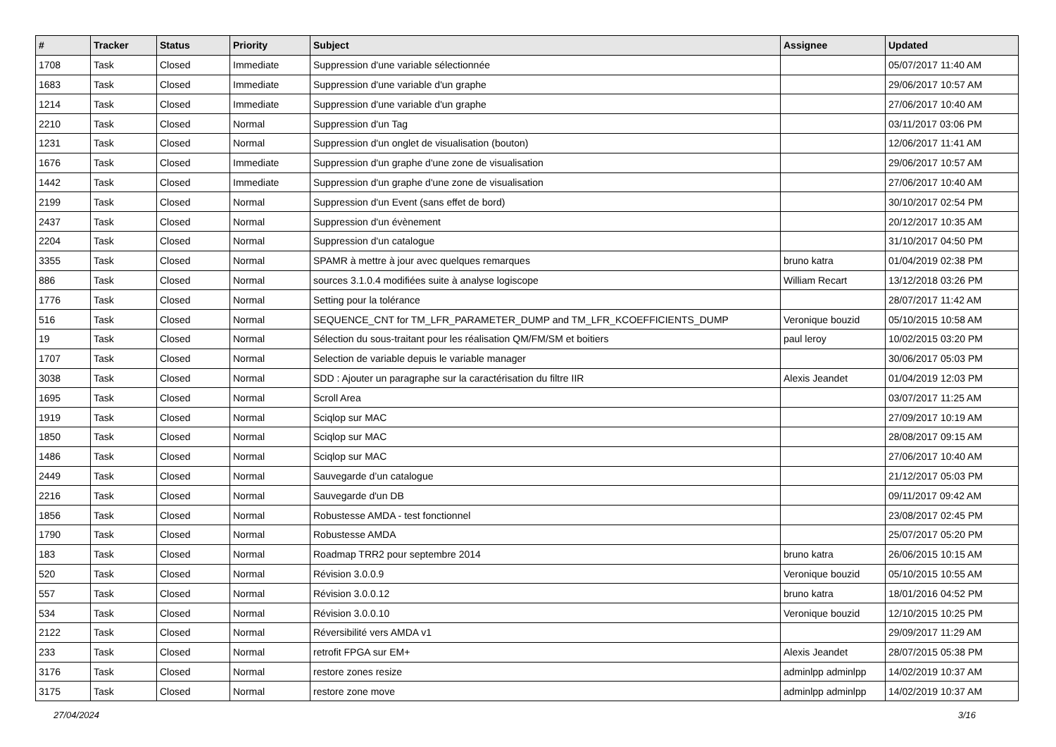| # | Tracker | Status | Priority | Subject | Assignee | Updated |
| --- | --- | --- | --- | --- | --- | --- |
| 1708 | Task | Closed | Immediate | Suppression d'une variable sélectionnée | | 05/07/2017 11:40 AM |
| 1683 | Task | Closed | Immediate | Suppression d'une variable d'un graphe | | 29/06/2017 10:57 AM |
| 1214 | Task | Closed | Immediate | Suppression d'une variable d'un graphe | | 27/06/2017 10:40 AM |
| 2210 | Task | Closed | Normal | Suppression d'un Tag | | 03/11/2017 03:06 PM |
| 1231 | Task | Closed | Normal | Suppression d'un onglet de visualisation (bouton) | | 12/06/2017 11:41 AM |
| 1676 | Task | Closed | Immediate | Suppression d'un graphe d'une zone de visualisation | | 29/06/2017 10:57 AM |
| 1442 | Task | Closed | Immediate | Suppression d'un graphe d'une zone de visualisation | | 27/06/2017 10:40 AM |
| 2199 | Task | Closed | Normal | Suppression d'un Event (sans effet de bord) | | 30/10/2017 02:54 PM |
| 2437 | Task | Closed | Normal | Suppression d'un évènement | | 20/12/2017 10:35 AM |
| 2204 | Task | Closed | Normal | Suppression d'un catalogue | | 31/10/2017 04:50 PM |
| 3355 | Task | Closed | Normal | SPAMR à mettre à jour avec quelques remarques | bruno katra | 01/04/2019 02:38 PM |
| 886 | Task | Closed | Normal | sources 3.1.0.4 modifiées suite à analyse logiscope | William Recart | 13/12/2018 03:26 PM |
| 1776 | Task | Closed | Normal | Setting pour la tolérance | | 28/07/2017 11:42 AM |
| 516 | Task | Closed | Normal | SEQUENCE_CNT for TM_LFR_PARAMETER_DUMP and TM_LFR_KCOEFFICIENTS_DUMP | Veronique bouzid | 05/10/2015 10:58 AM |
| 19 | Task | Closed | Normal | Sélection du sous-traitant pour les réalisation QM/FM/SM et boitiers | paul leroy | 10/02/2015 03:20 PM |
| 1707 | Task | Closed | Normal | Selection de variable depuis le variable manager | | 30/06/2017 05:03 PM |
| 3038 | Task | Closed | Normal | SDD : Ajouter un paragraphe sur la caractérisation du filtre IIR | Alexis Jeandet | 01/04/2019 12:03 PM |
| 1695 | Task | Closed | Normal | Scroll Area | | 03/07/2017 11:25 AM |
| 1919 | Task | Closed | Normal | Sciqlop sur MAC | | 27/09/2017 10:19 AM |
| 1850 | Task | Closed | Normal | Sciqlop sur MAC | | 28/08/2017 09:15 AM |
| 1486 | Task | Closed | Normal | Sciqlop sur MAC | | 27/06/2017 10:40 AM |
| 2449 | Task | Closed | Normal | Sauvegarde d’un catalogue | | 21/12/2017 05:03 PM |
| 2216 | Task | Closed | Normal | Sauvegarde d'un DB | | 09/11/2017 09:42 AM |
| 1856 | Task | Closed | Normal | Robustesse AMDA - test fonctionnel | | 23/08/2017 02:45 PM |
| 1790 | Task | Closed | Normal | Robustesse AMDA | | 25/07/2017 05:20 PM |
| 183 | Task | Closed | Normal | Roadmap TRR2 pour septembre 2014 | bruno katra | 26/06/2015 10:15 AM |
| 520 | Task | Closed | Normal | Révision 3.0.0.9 | Veronique bouzid | 05/10/2015 10:55 AM |
| 557 | Task | Closed | Normal | Révision 3.0.0.12 | bruno katra | 18/01/2016 04:52 PM |
| 534 | Task | Closed | Normal | Révision 3.0.0.10 | Veronique bouzid | 12/10/2015 10:25 PM |
| 2122 | Task | Closed | Normal | Réversibilité vers AMDA v1 | | 29/09/2017 11:29 AM |
| 233 | Task | Closed | Normal | retrofit FPGA sur EM+ | Alexis Jeandet | 28/07/2015 05:38 PM |
| 3176 | Task | Closed | Normal | restore zones resize | adminlpp adminlpp | 14/02/2019 10:37 AM |
| 3175 | Task | Closed | Normal | restore zone move | adminlpp adminlpp | 14/02/2019 10:37 AM |
27/04/2024 3/16